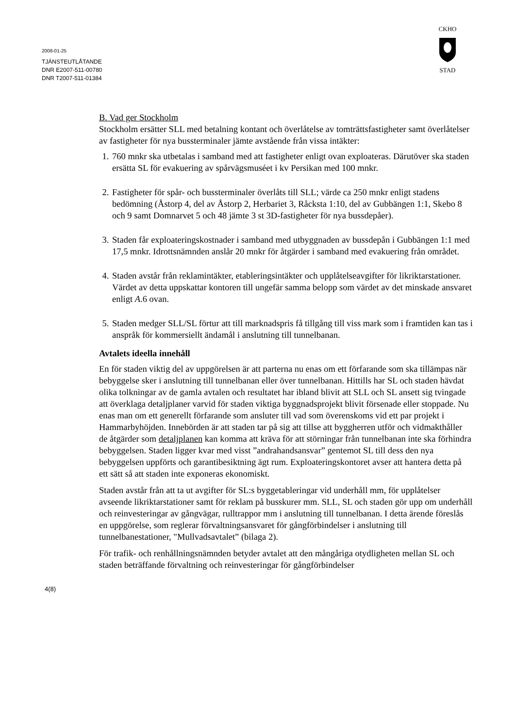2008-01-25
TJÄNSTEUTLÅTANDE
DNR E2007-511-00780
DNR T2007-511-01384
CKHO
STAD
B. Vad ger Stockholm
Stockholm ersätter SLL med betalning kontant och överlåtelse av tomträttsfastigheter samt överlåtelser av fastigheter för nya bussterminaler jämte avstående från vissa intäkter:
1. 760 mnkr ska utbetalas i samband med att fastigheter enligt ovan exploateras. Därutöver ska staden ersätta SL för evakuering av spårvägsmuséet i kv Persikan med 100 mnkr.
2. Fastigheter för spår- och bussterminaler överlåts till SLL; värde ca 250 mnkr enligt stadens bedömning (Åstorp 4, del av Åstorp 2, Herbariet 3, Råcksta 1:10, del av Gubbängen 1:1, Skebo 8 och 9 samt Domnarvet 5 och 48 jämte 3 st 3D-fastigheter för nya bussdepåer).
3. Staden får exploateringskostnader i samband med utbyggnaden av bussdepån i Gubbängen 1:1 med 17,5 mnkr. Idrottsnämnden anslår 20 mnkr för åtgärder i samband med evakuering från området.
4. Staden avstår från reklamintäkter, etableringsintäkter och upplåtelseavgifter för likriktarstationer. Värdet av detta uppskattar kontoren till ungefär samma belopp som värdet av det minskade ansvaret enligt A.6 ovan.
5. Staden medger SLL/SL förtur att till marknadspris få tillgång till viss mark som i framtiden kan tas i anspråk för kommersiellt ändamål i anslutning till tunnelbanan.
Avtalets ideella innehåll
En för staden viktig del av uppgörelsen är att parterna nu enas om ett förfarande som ska tillämpas när bebyggelse sker i anslutning till tunnelbanan eller över tunnelbanan. Hittills har SL och staden hävdat olika tolkningar av de gamla avtalen och resultatet har ibland blivit att SLL och SL ansett sig tvingade att överklaga detaljplaner varvid för staden viktiga byggnadsprojekt blivit försenade eller stoppade. Nu enas man om ett generellt förfarande som ansluter till vad som överenskoms vid ett par projekt i Hammarbyhöjden. Innebörden är att staden tar på sig att tillse att byggherren utför och vidmakthåller de åtgärder som detaljplanen kan komma att kräva för att störningar från tunnelbanan inte ska förhindra bebyggelsen. Staden ligger kvar med visst ”andrahandsansvar” gentemot SL till dess den nya bebyggelsen uppförts och garantibesiktning ägt rum. Exploateringskontoret avser att hantera detta på ett sätt så att staden inte exponeras ekonomiskt.
Staden avstår från att ta ut avgifter för SL:s byggetableringar vid underhåll mm, för upplåtelser avseende likriktarstationer samt för reklam på busskurer mm. SLL, SL och staden gör upp om underhåll och reinvesteringar av gångvägar, rulltrappor mm i anslutning till tunnelbanan. I detta ärende föreslås en uppgörelse, som reglerar förvaltningsansvaret för gångförbindelser i anslutning till tunnelbanestationer, "Mullvadsavtalet” (bilaga 2).
För trafik- och renhållningsnämnden betyder avtalet att den mångåriga otydligheten mellan SL och staden beträffande förvaltning och reinvesteringar för gångförbindelser
4(8)